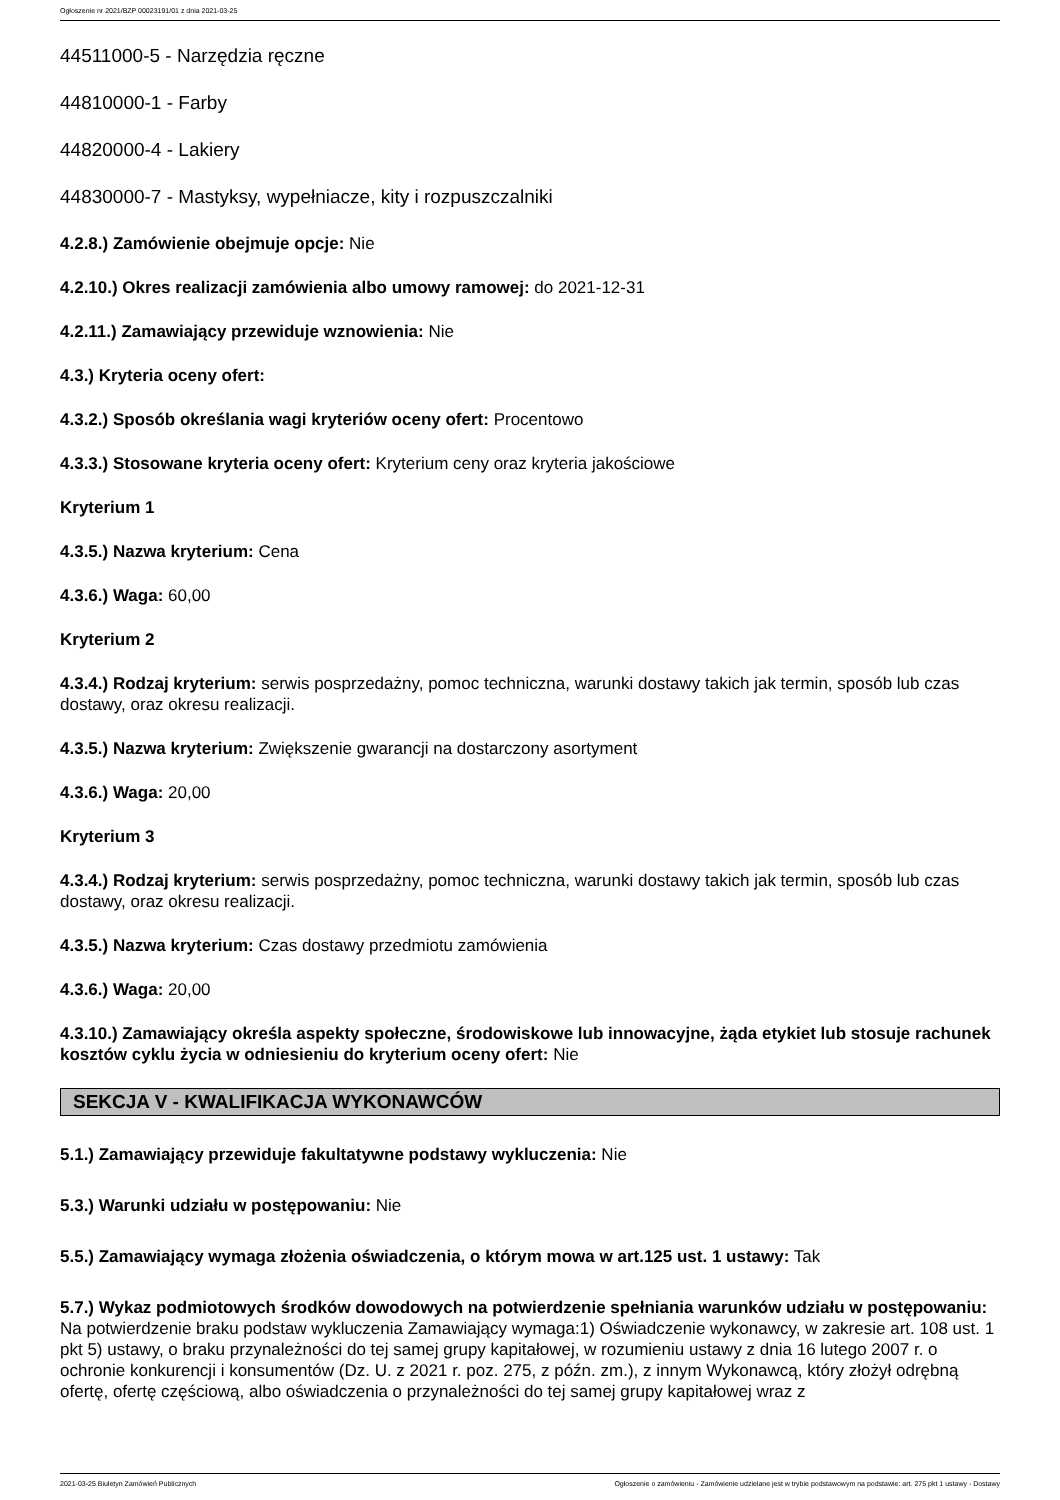Ogłoszenie nr 2021/BZP 00023191/01 z dnia 2021-03-25
44511000-5 - Narzędzia ręczne
44810000-1 - Farby
44820000-4 - Lakiery
44830000-7 - Mastyksy, wypełniacze, kity i rozpuszczalniki
4.2.8.) Zamówienie obejmuje opcje: Nie
4.2.10.) Okres realizacji zamówienia albo umowy ramowej: do 2021-12-31
4.2.11.) Zamawiający przewiduje wznowienia: Nie
4.3.) Kryteria oceny ofert:
4.3.2.) Sposób określania wagi kryteriów oceny ofert: Procentowo
4.3.3.) Stosowane kryteria oceny ofert: Kryterium ceny oraz kryteria jakościowe
Kryterium 1
4.3.5.) Nazwa kryterium: Cena
4.3.6.) Waga: 60,00
Kryterium 2
4.3.4.) Rodzaj kryterium: serwis posprzedażny, pomoc techniczna, warunki dostawy takich jak termin, sposób lub czas dostawy, oraz okresu realizacji.
4.3.5.) Nazwa kryterium: Zwiększenie gwarancji na dostarczony asortyment
4.3.6.) Waga: 20,00
Kryterium 3
4.3.4.) Rodzaj kryterium: serwis posprzedażny, pomoc techniczna, warunki dostawy takich jak termin, sposób lub czas dostawy, oraz okresu realizacji.
4.3.5.) Nazwa kryterium: Czas dostawy przedmiotu zamówienia
4.3.6.) Waga: 20,00
4.3.10.) Zamawiający określa aspekty społeczne, środowiskowe lub innowacyjne, żąda etykiet lub stosuje rachunek kosztów cyklu życia w odniesieniu do kryterium oceny ofert: Nie
SEKCJA V - KWALIFIKACJA WYKONAWCÓW
5.1.) Zamawiający przewiduje fakultatywne podstawy wykluczenia: Nie
5.3.) Warunki udziału w postępowaniu: Nie
5.5.) Zamawiający wymaga złożenia oświadczenia, o którym mowa w art.125 ust. 1 ustawy: Tak
5.7.) Wykaz podmiotowych środków dowodowych na potwierdzenie spełniania warunków udziału w postępowaniu: Na potwierdzenie braku podstaw wykluczenia Zamawiający wymaga:1) Oświadczenie wykonawcy, w zakresie art. 108 ust. 1 pkt 5) ustawy, o braku przynależności do tej samej grupy kapitałowej, w rozumieniu ustawy z dnia 16 lutego 2007 r. o ochronie konkurencji i konsumentów (Dz. U. z 2021 r. poz. 275, z późn. zm.), z innym Wykonawcą, który złożył odrębną ofertę, ofertę częściową, albo oświadczenia o przynależności do tej samej grupy kapitałowej wraz z
2021-03-25 Biuletyn Zamówień Publicznych Ogłoszenie o zamówieniu - Zamówienie udzielane jest w trybie podstawowym na podstawie: art. 275 pkt 1 ustawy - Dostawy